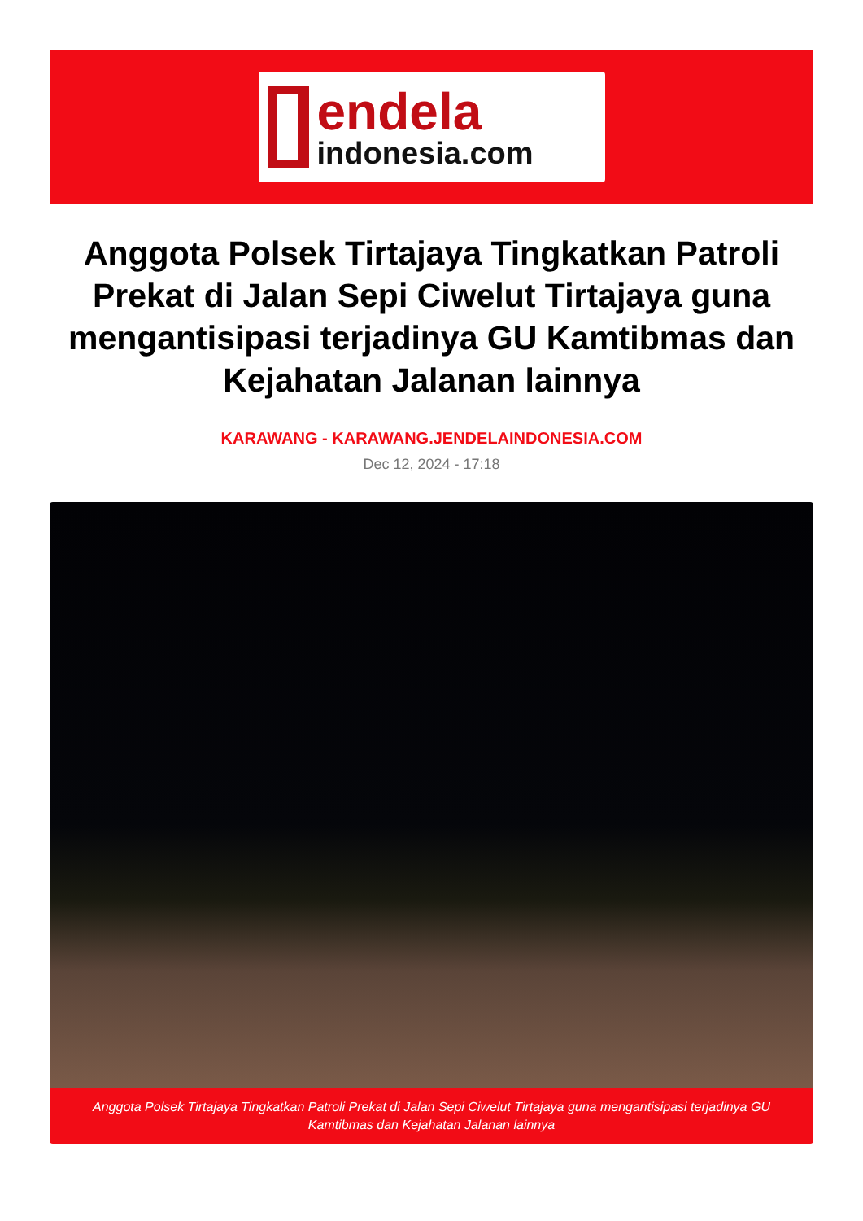endela
indonesia.com
Anggota Polsek Tirtajaya Tingkatkan Patroli Prekat di Jalan Sepi Ciwelut Tirtajaya guna mengantisipasi terjadinya GU Kamtibmas dan Kejahatan Jalanan lainnya
KARAWANG - KARAWANG.JENDELAINDONESIA.COM
Dec 12, 2024 - 17:18
Anggota Polsek Tirtajaya Tingkatkan Patroli Prekat di Jalan Sepi Ciwelut Tirtajaya guna mengantisipasi terjadinya GU Kamtibmas dan Kejahatan Jalanan lainnya